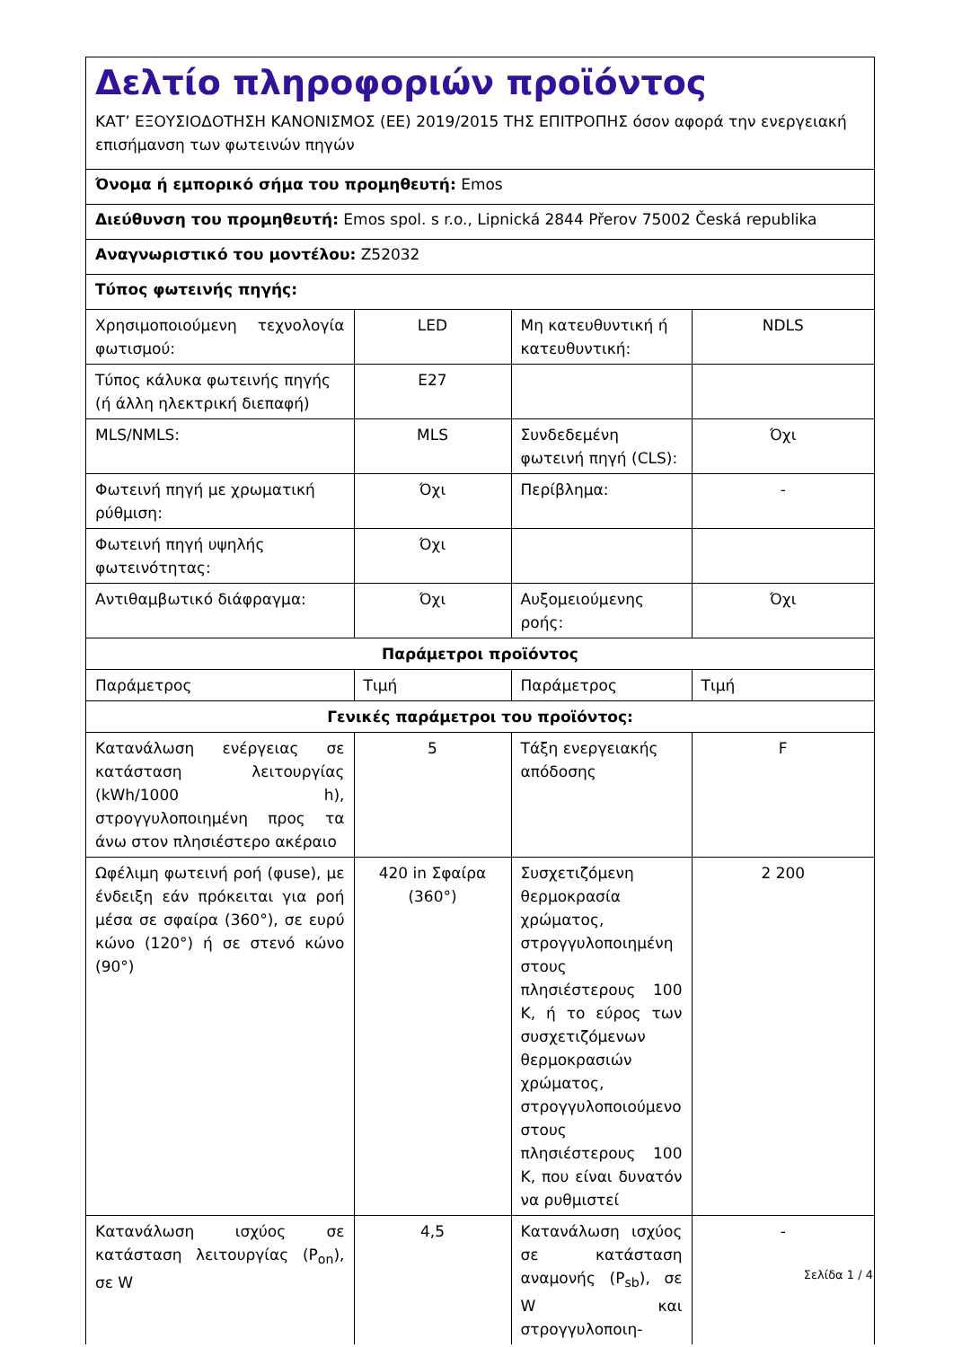Δελτίο πληροφοριών προϊόντος
ΚΑΤ’ ΕΞΟΥΣΙΟΔΟΤΗΣΗ ΚΑΝΟΝΙΣΜΟΣ (ΕΕ) 2019/2015 ΤΗΣ ΕΠΙΤΡΟΠΗΣ όσον αφορά την ενεργειακή επισήμανση των φωτεινών πηγών
Όνομα ή εμπορικό σήμα του προμηθευτή: Emos
Διεύθυνση του προμηθευτή: Emos spol. s r.o., Lipnická 2844 Přerov 75002 Česká republika
Αναγνωριστικό του μοντέλου: Z52032
Τύπος φωτεινής πηγής:
| Χρησιμοποιούμενη τεχνολογία φωτισμού: | LED | Μη κατευθυντική ή κατευθυντική: | NDLS |
| Τύπος κάλυκα φωτεινής πηγής (ή άλλη ηλεκτρική διεπαφή) | E27 | | |
| MLS/NMLS: | MLS | Συνδεδεμένη φωτεινή πηγή (CLS): | Όχι |
| Φωτεινή πηγή με χρωματική ρύθμιση: | Όχι | Περίβλημα: | - |
| Φωτεινή πηγή υψηλής φωτεινότητας: | Όχι | | |
| Αντιθαμβωτικό διάφραγμα: | Όχι | Αυξομειούμενης ροής: | Όχι |
| Παράμετροι προϊόντος | | | |
| Παράμετρος | Τιμή | Παράμετρος | Τιμή |
| Γενικές παράμετροι του προϊόντος: | | | |
| Κατανάλωση ενέργειας σε κατάσταση λειτουργίας (kWh/1000 h), στρογγυλοποιημένη προς τα άνω στον πλησιέστερο ακέραιο | 5 | Τάξη ενεργειακής απόδοσης | F |
| Ωφέλιμη φωτεινή ροή (φuse), με ένδειξη εάν πρόκειται για ροή μέσα σε σφαίρα (360°), σε ευρύ κώνο (120°) ή σε στενό κώνο (90°) | 420 in Σφαίρα (360°) | Συσχετιζόμενη θερμοκρασία χρώματος, στρογγυλοποιημένη στους πλησιέστερους 100 K, ή το εύρος των συσχετιζόμενων θερμοκρασιών χρώματος, στρογγυλοποιούμενο στους πλησιέστερους 100 K, που είναι δυνατόν να ρυθμιστεί | 2 200 |
| Κατανάλωση ισχύος σε κατάσταση λειτουργίας (P<sub>on</sub>), σε W | 4,5 | Κατανάλωση ισχύος σε κατάσταση αναμονής (P<sub>sb</sub>), σε W και στρογγυλοποιη- | - |
Σελίδα 1 / 4